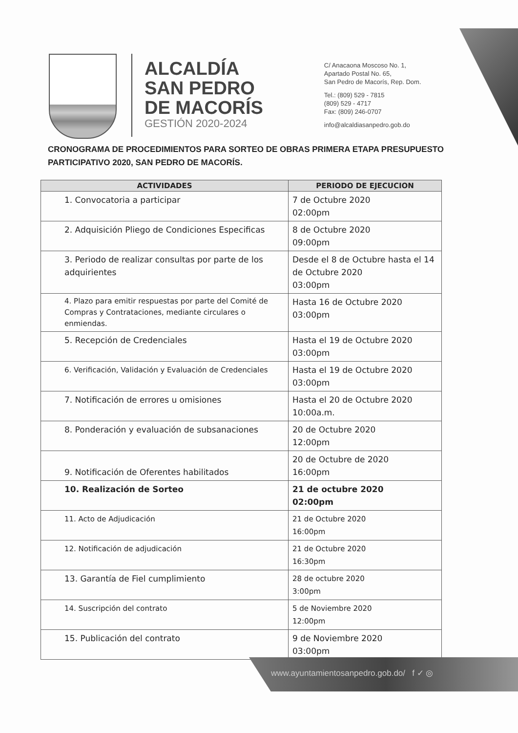ALCALDÍA
SAN PEDRO
DE MACORÍS
GESTIÓN 2020-2024
C/ Anacaona Moscoso No. 1,
Apartado Postal No. 65,
San Pedro de Macorís, Rep. Dom.
Tel.: (809) 529 - 7815
(809) 529 - 4717
Fax: (809) 246-0707
info@alcaldiasanpedro.gob.do
CRONOGRAMA DE PROCEDIMIENTOS PARA SORTEO DE OBRAS PRIMERA ETAPA PRESUPUESTO PARTICIPATIVO 2020, SAN PEDRO DE MACORÍS.
| ACTIVIDADES | PERIODO DE EJECUCION |
| --- | --- |
| 1. Convocatoria a participar | 7 de Octubre 2020 02:00pm |
| 2. Adquisición Pliego de Condiciones Especificas | 8 de Octubre 2020 09:00pm |
| 3. Periodo de realizar consultas por parte de los adquirientes | Desde el 8 de Octubre hasta el 14 de Octubre 2020 03:00pm |
| 4. Plazo para emitir respuestas por parte del Comité de Compras y Contrataciones, mediante circulares o enmiendas. | Hasta 16 de Octubre 2020 03:00pm |
| 5. Recepción de Credenciales | Hasta el 19 de Octubre 2020 03:00pm |
| 6. Verificación, Validación y Evaluación de Credenciales | Hasta el 19 de Octubre 2020 03:00pm |
| 7. Notificación de errores u omisiones | Hasta el 20 de Octubre 2020 10:00a.m. |
| 8. Ponderación y evaluación de subsanaciones | 20 de Octubre 2020 12:00pm |
| 9. Notificación de Oferentes habilitados | 20 de Octubre de 2020 16:00pm |
| 10. Realización de Sorteo | 21 de octubre 2020 02:00pm |
| 11. Acto de Adjudicación | 21 de Octubre 2020 16:00pm |
| 12. Notificación de adjudicación | 21 de Octubre 2020 16:30pm |
| 13. Garantía de Fiel cumplimiento | 28 de octubre 2020 3:00pm |
| 14. Suscripción del contrato | 5 de Noviembre 2020 12:00pm |
| 15. Publicación del contrato | 9 de Noviembre 2020 03:00pm |
www.ayuntamientosanpedro.gob.do/ f ✓ ◎